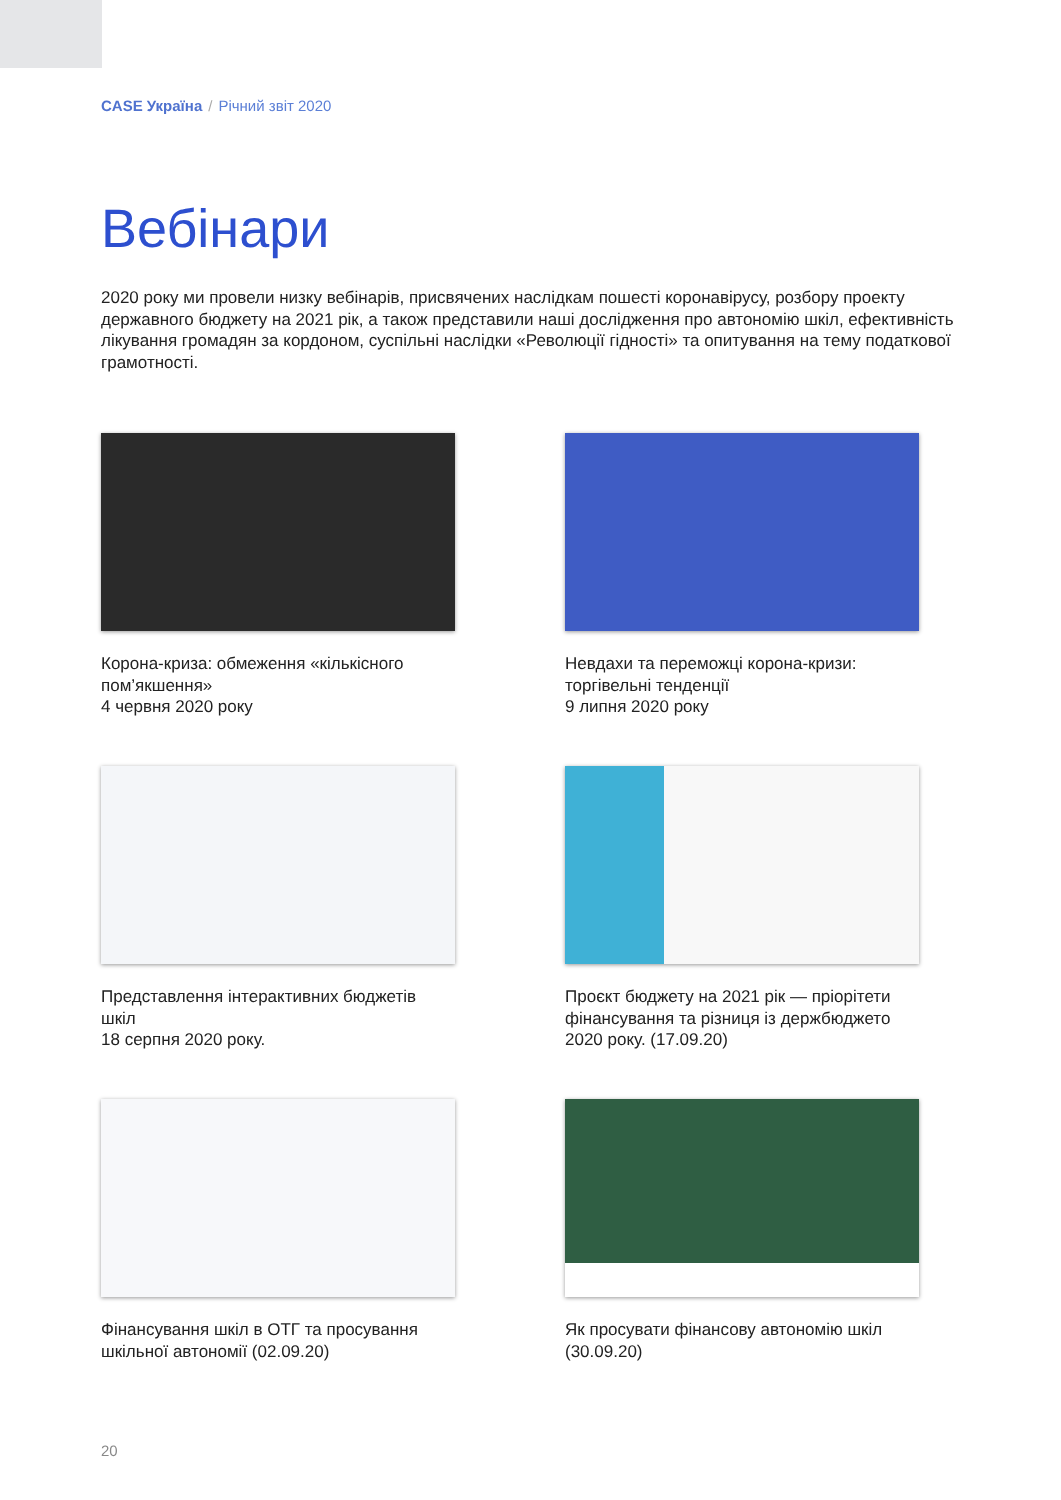CASE Україна / Річний звіт 2020
Вебінари
2020 року ми провели низку вебінарів, присвячених наслідкам пошесті коронавірусу, розбору проекту державного бюджету на 2021 рік, а також представили наші дослідження про автономію шкіл, ефективність лікування громадян за кордоном, суспільні наслідки «Революції гідності» та опитування на тему податкової грамотності.
Корона-криза: обмеження «кількісного пом’якшення»
4 червня 2020 року
Невдахи та переможці корона-кризи: торгівельні тенденції
9 липня 2020 року
Представлення інтерактивних бюджетів шкіл
18 серпня 2020 року.
Проєкт бюджету на 2021 рік — пріорітети фінансування та різниця із держбюджето 2020 року. (17.09.20)
Фінансування шкіл в ОТГ та просування шкільної автономії (02.09.20)
Як просувати фінансову автономію шкіл (30.09.20)
20